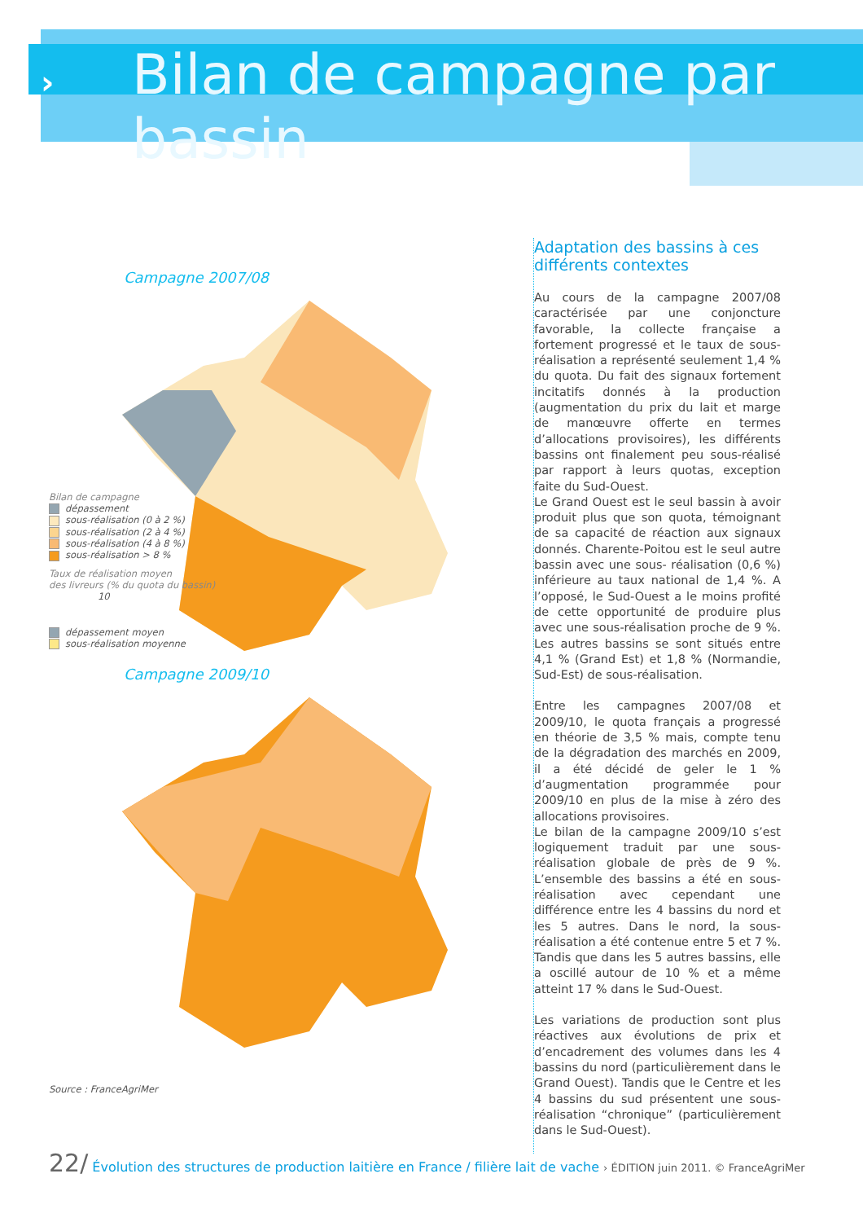›
Bilan de campagne par bassin
Campagne 2007/08
Bilan de campagne
dépassement
sous-réalisation (0 à 2 %)
sous-réalisation (2 à 4 %)
sous-réalisation (4 à 8 %)
sous-réalisation > 8 %
Taux de réalisation moyen
des livreurs (% du quota du bassin)
10
dépassement moyen
sous-réalisation moyenne
Campagne 2009/10
Source : FranceAgriMer
Adaptation des bassins à ces différents contextes
Au cours de la campagne 2007/08 caractérisée par une conjoncture favorable, la collecte française a fortement progressé et le taux de sous-réalisation a représenté seulement 1,4 % du quota. Du fait des signaux fortement incitatifs donnés à la production (augmentation du prix du lait et marge de manœuvre offerte en termes d’allocations provisoires), les différents bassins ont finalement peu sous-réalisé par rapport à leurs quotas, exception faite du Sud-Ouest.
Le Grand Ouest est le seul bassin à avoir produit plus que son quota, témoignant de sa capacité de réaction aux signaux donnés. Charente-Poitou est le seul autre bassin avec une sous- réalisation (0,6 %) inférieure au taux national de 1,4 %. A l’opposé, le Sud-Ouest a le moins profité de cette opportunité de produire plus avec une sous-réalisation proche de 9 %. Les autres bassins se sont situés entre 4,1 % (Grand Est) et 1,8 % (Normandie, Sud-Est) de sous-réalisation.
Entre les campagnes 2007/08 et 2009/10, le quota français a progressé en théorie de 3,5 % mais, compte tenu de la dégradation des marchés en 2009, il a été décidé de geler le 1 % d’augmentation programmée pour 2009/10 en plus de la mise à zéro des allocations provisoires.
Le bilan de la campagne 2009/10 s’est logiquement traduit par une sous-réalisation globale de près de 9 %. L’ensemble des bassins a été en sous-réalisation avec cependant une différence entre les 4 bassins du nord et les 5 autres. Dans le nord, la sous-réalisation a été contenue entre 5 et 7 %. Tandis que dans les 5 autres bassins, elle a oscillé autour de 10 % et a même atteint 17 % dans le Sud-Ouest.
Les variations de production sont plus réactives aux évolutions de prix et d’encadrement des volumes dans les 4 bassins du nord (particulièrement dans le Grand Ouest). Tandis que le Centre et les 4 bassins du sud présentent une sous-réalisation “chronique” (particulièrement dans le Sud-Ouest).
22/ Évolution des structures de production laitière en France / filière lait de vache › ÉDITION juin 2011. © FranceAgriMer